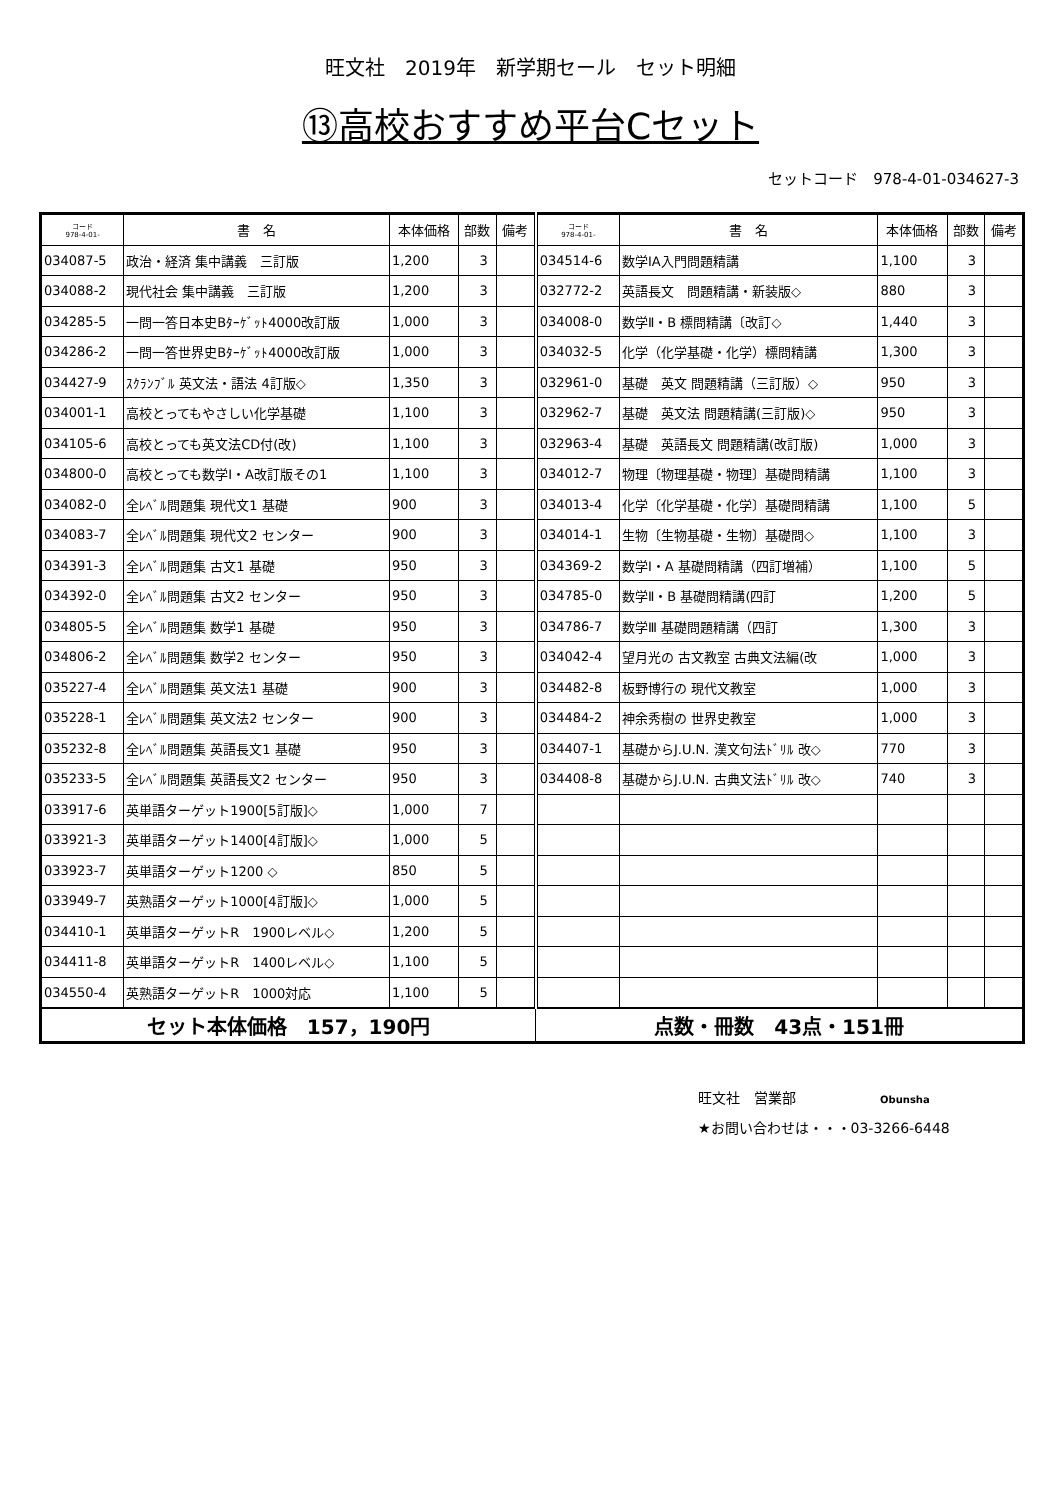旺文社　2019年　新学期セール　セット明細
⑬高校おすすめ平台Cセット
セットコード　978-4-01-034627-3
| コード 978-4-01- | 書 名 | 本体価格 | 部数 | 備考 | コード 978-4-01- | 書 名 | 本体価格 | 部数 | 備考 |
| --- | --- | --- | --- | --- | --- | --- | --- | --- | --- |
| 034087-5 | 政治・経済 集中講義 三訂版 | 1,200 | 3 | | 034514-6 | 数学ⅠA入門問題精講 | 1,100 | 3 | |
| 034088-2 | 現代社会 集中講義 三訂版 | 1,200 | 3 | | 032772-2 | 英語長文 問題精講・新装版◇ | 880 | 3 | |
| 034285-5 | 一問一答日本史Bﾀｰｹﾞｯﾄ4000改訂版 | 1,000 | 3 | | 034008-0 | 数学Ⅱ・B 標問精講〔改訂◇ | 1,440 | 3 | |
| 034286-2 | 一問一答世界史Bﾀｰｹﾞｯﾄ4000改訂版 | 1,000 | 3 | | 034032-5 | 化学（化学基礎・化学）標問精講 | 1,300 | 3 | |
| 034427-9 | ｽｸﾗﾝﾌﾞﾙ 英文法・語法 4訂版◇ | 1,350 | 3 | | 032961-0 | 基礎 英文 問題精講（三訂版）◇ | 950 | 3 | |
| 034001-1 | 高校とってもやさしい化学基礎 | 1,100 | 3 | | 032962-7 | 基礎 英文法 問題精講(三訂版)◇ | 950 | 3 | |
| 034105-6 | 高校とっても英文法CD付(改) | 1,100 | 3 | | 032963-4 | 基礎 英語長文 問題精講(改訂版) | 1,000 | 3 | |
| 034800-0 | 高校とっても数学Ⅰ・A改訂版その1 | 1,100 | 3 | | 034012-7 | 物理〔物理基礎・物理〕基礎問精講 | 1,100 | 3 | |
| 034082-0 | 全ﾚﾍﾞﾙ問題集 現代文1 基礎 | 900 | 3 | | 034013-4 | 化学〔化学基礎・化学〕基礎問精講 | 1,100 | 5 | |
| 034083-7 | 全ﾚﾍﾞﾙ問題集 現代文2 センター | 900 | 3 | | 034014-1 | 生物〔生物基礎・生物〕基礎問◇ | 1,100 | 3 | |
| 034391-3 | 全ﾚﾍﾞﾙ問題集 古文1 基礎 | 950 | 3 | | 034369-2 | 数学Ⅰ・A 基礎問精講（四訂増補） | 1,100 | 5 | |
| 034392-0 | 全ﾚﾍﾞﾙ問題集 古文2 センター | 950 | 3 | | 034785-0 | 数学Ⅱ・B 基礎問精講(四訂 | 1,200 | 5 | |
| 034805-5 | 全ﾚﾍﾞﾙ問題集 数学1 基礎 | 950 | 3 | | 034786-7 | 数学Ⅲ 基礎問題精講（四訂 | 1,300 | 3 | |
| 034806-2 | 全ﾚﾍﾞﾙ問題集 数学2 センター | 950 | 3 | | 034042-4 | 望月光の 古文教室 古典文法編(改 | 1,000 | 3 | |
| 035227-4 | 全ﾚﾍﾞﾙ問題集 英文法1 基礎 | 900 | 3 | | 034482-8 | 板野博行の 現代文教室 | 1,000 | 3 | |
| 035228-1 | 全ﾚﾍﾞﾙ問題集 英文法2 センター | 900 | 3 | | 034484-2 | 神余秀樹の 世界史教室 | 1,000 | 3 | |
| 035232-8 | 全ﾚﾍﾞﾙ問題集 英語長文1 基礎 | 950 | 3 | | 034407-1 | 基礎からJ.U.N. 漢文句法ﾄﾞﾘﾙ 改◇ | 770 | 3 | |
| 035233-5 | 全ﾚﾍﾞﾙ問題集 英語長文2 センター | 950 | 3 | | 034408-8 | 基礎からJ.U.N. 古典文法ﾄﾞﾘﾙ 改◇ | 740 | 3 | |
| 033917-6 | 英単語ターゲット1900[5訂版]◇ | 1,000 | 7 | | | | | | |
| 033921-3 | 英単語ターゲット1400[4訂版]◇ | 1,000 | 5 | | | | | | |
| 033923-7 | 英単語ターゲット1200 ◇ | 850 | 5 | | | | | | |
| 033949-7 | 英熟語ターゲット1000[4訂版]◇ | 1,000 | 5 | | | | | | |
| 034410-1 | 英単語ターゲットR 1900レベル◇ | 1,200 | 5 | | | | | | |
| 034411-8 | 英単語ターゲットR 1400レベル◇ | 1,100 | 5 | | | | | | |
| 034550-4 | 英熟語ターゲットR 1000対応 | 1,100 | 5 | | | | | | |
| セット本体価格 157，190円 | | | | | 点数・冊数 43点・151冊 | | | | |
旺文社　営業部　　　　　　Obunsha
★お問い合わせは・・・03-3266-6448